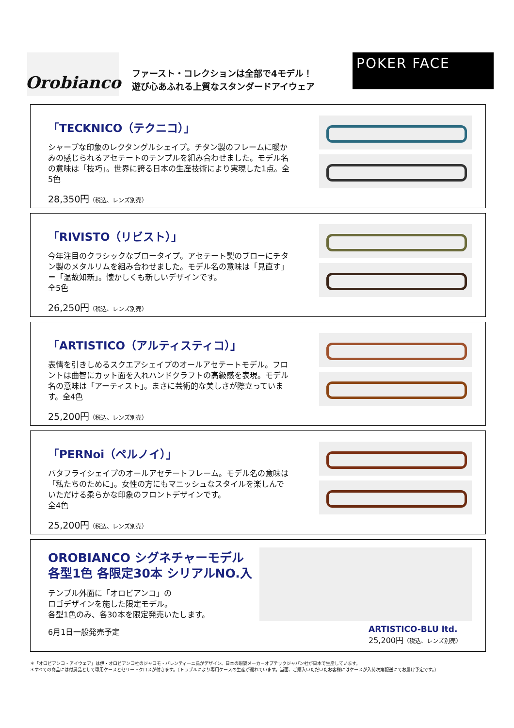Orobianco
ファースト・コレクションは全部で4モデル！
遊び心あふれる上質なスタンダードアイウェア
POKER FACE
「TECKNICO（テクニコ）」
シャープな印象のレクタングルシェイプ。チタン製のフレームに暖かみの感じられるアセテートのテンプルを組み合わせました。モデル名の意味は「技巧」。世界に誇る日本の生産技術により実現した1点。全5色
28,350円（税込、レンズ別売）
「RIVISTO（リビスト）」
今年注目のクラシックなブロータイプ。アセテート製のブローにチタン製のメタルリムを組み合わせました。モデル名の意味は「見直す」＝「温故知新」。懐かしくも新しいデザインです。
全5色
26,250円（税込、レンズ別売）
「ARTISTICO（アルティスティコ）」
表情を引きしめるスクエアシェイプのオールアセテートモデル。フロントは曲智にカット面を入れハンドクラフトの高級感を表現。モデル名の意味は「アーティスト」。まさに芸術的な美しさが際立っています。全4色
25,200円（税込、レンズ別売）
「PERNoi（ペルノイ）」
バタフライシェイプのオールアセテートフレーム。モデル名の意味は「私たちのために」。女性の方にもマニッシュなスタイルを楽しんでいただける柔らかな印象のフロントデザインです。
全4色
25,200円（税込、レンズ別売）
OROBIANCO シグネチャーモデル
各型1色 各限定30本 シリアルNO.入
テンプル外面に「オロビアンコ」の
ロゴデザインを施した限定モデル。
各型1色のみ、各30本を限定発売いたします。
6月1日一般発売予定
ARTISTICO-BLU ltd.
25,200円（税込、レンズ別売）
＊「オロビアンコ・アイウェア」は伊・オロビアンコ社のジャコモ・バレンティーニ氏がデザイン、日本の眼鏡メーカーオプテックジャパン社が日本で生産しています。
＊すべての商品には付属品として専用ケースとセリートクロスが付きます。（トラブルにより専用ケースの生産が遅れています。当面、ご購入いただいたお客様にはケースが入荷次第配送にてお届け予定です。）